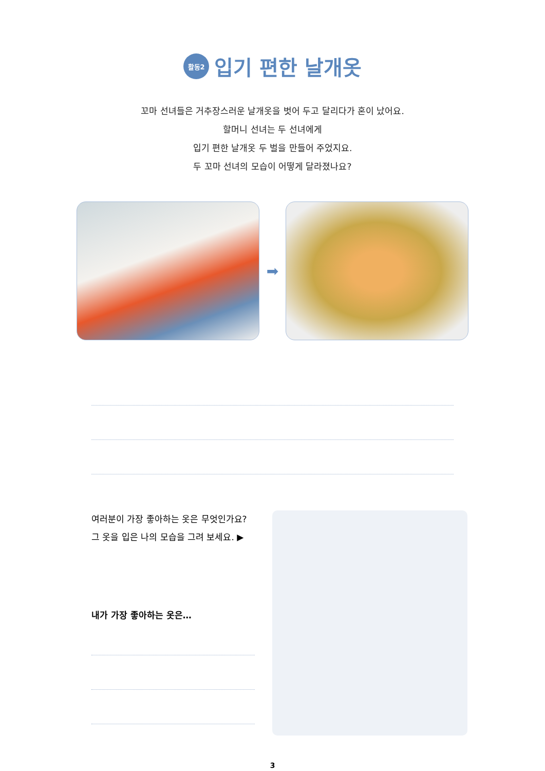활동2
입기 편한 날개옷
꼬마 선녀들은 거추장스러운 날개옷을 벗어 두고 달리다가 혼이 났어요.
할머니 선녀는 두 선녀에게
입기 편한 날개옷 두 벌을 만들어 주었지요.
두 꼬마 선녀의 모습이 어떻게 달라졌나요?
➡
여러분이 가장 좋아하는 옷은 무엇인가요?
그 옷을 입은 나의 모습을 그려 보세요. ▶
내가 가장 좋아하는 옷은…
3